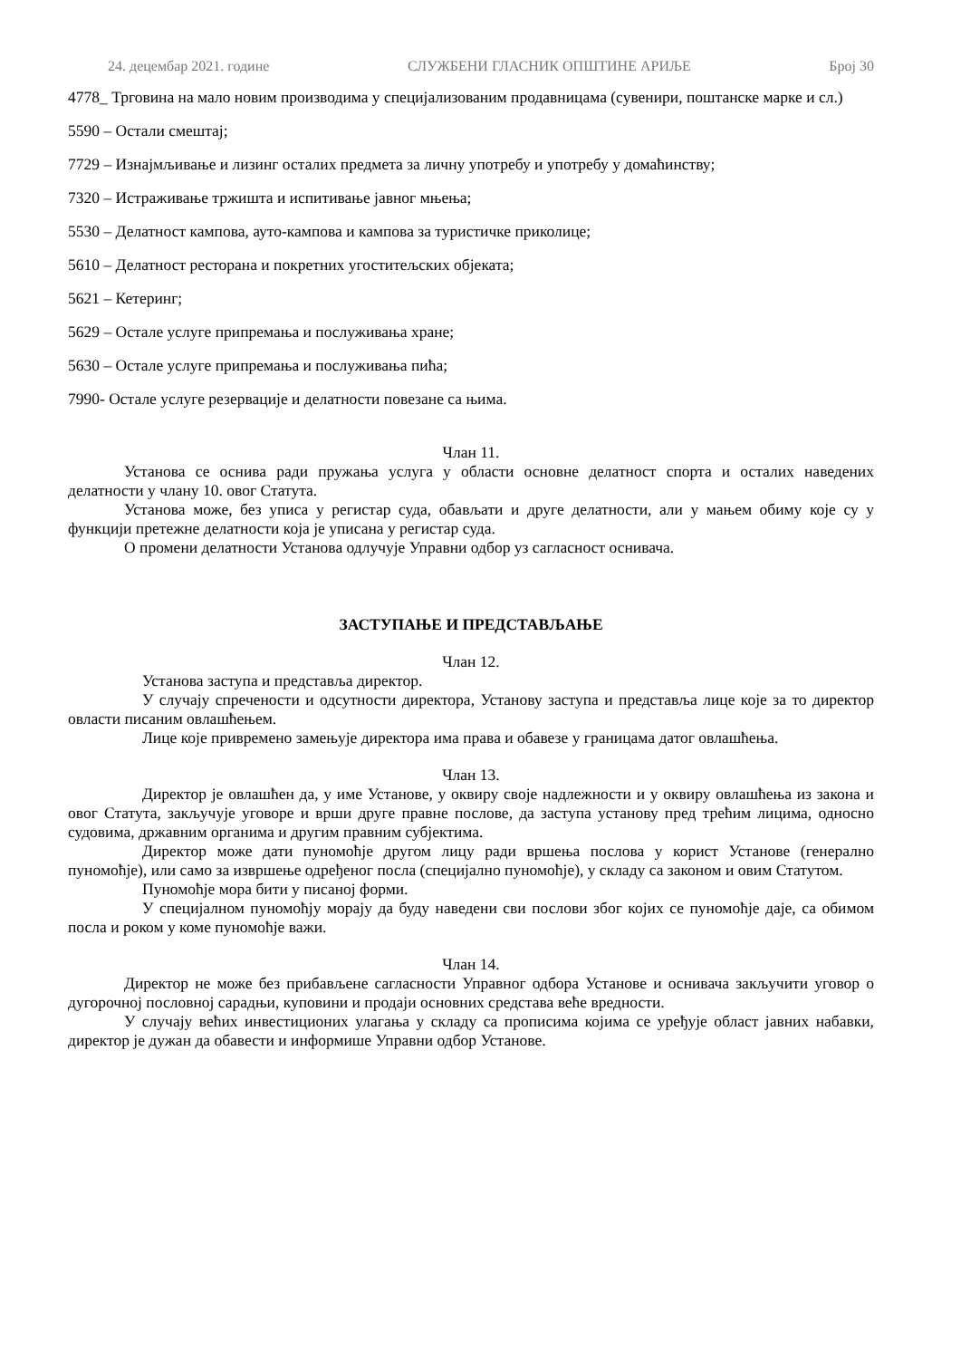24. децембар 2021. године СЛУЖБЕНИ ГЛАСНИК ОПШТИНЕ АРИЉЕ Број 30
4778_ Трговина на мало новим производима у специјализованим продавницама (сувенири, поштанске марке и сл.)
5590 – Остали смештај;
7729 – Изнајмљивање и лизинг осталих предмета за личну употребу и употребу у домаћинству;
7320 – Истраживање тржишта и испитивање јавног мњења;
5530 – Делатност кампова, ауто-кампова и кампова за туристичке приколице;
5610 – Делатност ресторана и покретних угоститељских објеката;
5621 – Кетеринг;
5629 – Остале услуге припремања и послуживања хране;
5630 – Остале услуге припремања и послуживања пића;
7990- Остале услуге резервације и делатности повезане са њима.
Члан 11.
Установа се оснива ради пружања услуга у области основне делатност спорта и осталих наведених делатности у члану 10. овог Статута.
Установа може, без уписа у регистар суда, обављати и друге делатности, али у мањем обиму које су у функцији претежне делатности која је уписана у регистар суда.
О промени делатности Установа одлучује Управни одбор уз сагласност оснивача.
ЗАСТУПАЊЕ И ПРЕДСТАВЉАЊЕ
Члан 12.
Установа заступа и представља директор.
У случају спречености и одсутности директора, Установу заступа и представља лице које за то директор овласти писаним овлашћењем.
Лице које привремено замењује директора има права и обавезе у границама датог овлашћења.
Члан 13.
Директор је овлашћен да, у име Установе, у оквиру своје надлежности и у оквиру овлашћења из закона и овог Статута, закључује уговоре и врши друге правне послове, да заступа установу пред трећим лицима, односно судовима, државним органима и другим правним субјектима.
Директор може дати пуномоћје другом лицу ради вршења послова у корист Установе (генерално пуномоћје), или само за извршење одређеног посла (специјално пуномоћје), у складу са законом и овим Статутом.
Пуномоћје мора бити у писаној форми.
У специјалном пуномоћју морају да буду наведени сви послови због којих се пуномоћје даје, са обимом посла и роком у коме пуномоћје важи.
Члан 14.
Директор не може без прибављене сагласности Управног одбора Установе и оснивача закључити уговор о дугорочној пословној сарадњи, куповини и продаји основних средстава веће вредности.
У случају већих инвестиционих улагања у складу са прописима којима се уређује област јавних набавки, директор је дужан да обавести и информише Управни одбор Установе.